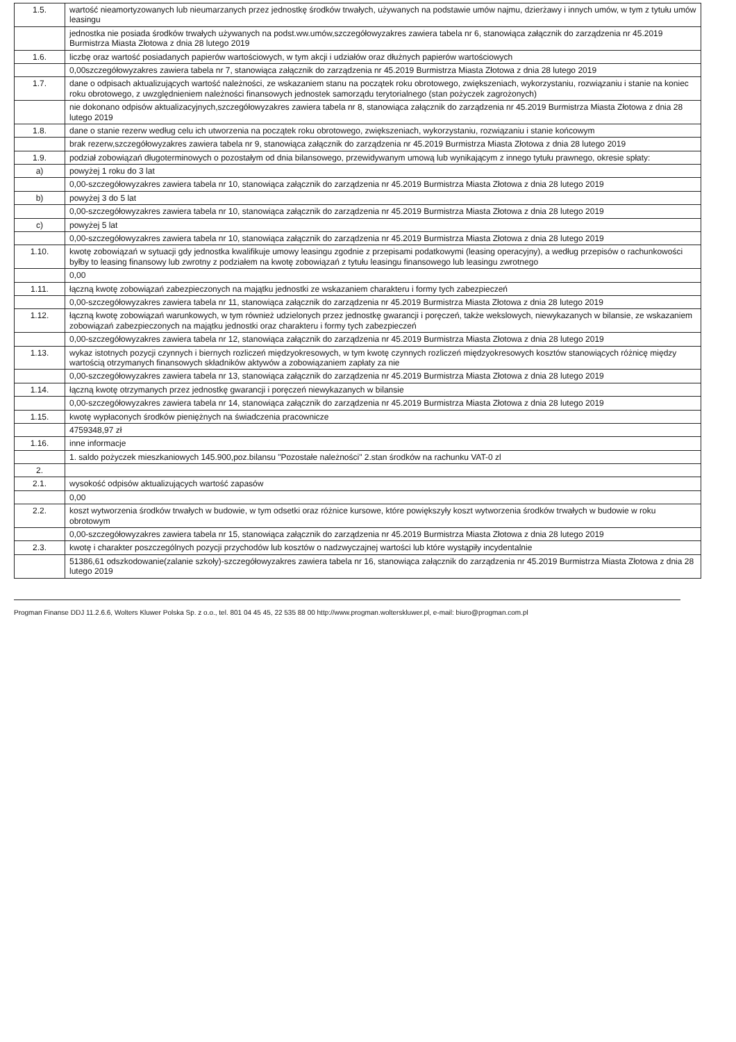| 1.5. | wartość nieamortyzowanych lub nieumarzanych przez jednostkę środków trwałych, używanych na podstawie umów najmu, dzierżawy i innych umów, w tym z tytułu umów leasingu |
| | jednostka nie posiada środków trwałych używanych na podst.ww.umów,szczegółowyzakres zawiera tabela nr 6, stanowiąca załącznik do zarządzenia nr 45.2019 Burmistrza Miasta Złotowa z dnia 28 lutego 2019 |
| 1.6. | liczbę oraz wartość posiadanych papierów wartościowych, w tym akcji i udziałów oraz dłużnych papierów wartościowych |
| | 0,00szczegółowyzakres zawiera tabela nr 7, stanowiąca załącznik do zarządzenia nr 45.2019 Burmistrza Miasta Złotowa z dnia 28 lutego 2019 |
| 1.7. | dane o odpisach aktualizujących wartość należności, ze wskazaniem stanu na początek roku obrotowego, zwiększeniach, wykorzystaniu, rozwiązaniu i stanie na koniec roku obrotowego, z uwzględnieniem należności finansowych jednostek samorządu terytorialnego (stan pożyczek zagrożonych) |
| | nie dokonano odpisów aktualizacyjnych,szczegółowyzakres zawiera tabela nr 8, stanowiąca załącznik do zarządzenia nr 45.2019 Burmistrza Miasta Złotowa z dnia 28 lutego 2019 |
| 1.8. | dane o stanie rezerw według celu ich utworzenia na początek roku obrotowego, zwiększeniach, wykorzystaniu, rozwiązaniu i stanie końcowym |
| | brak rezerw,szczegółowyzakres zawiera tabela nr 9, stanowiąca załącznik do zarządzenia nr 45.2019 Burmistrza Miasta Złotowa z dnia 28 lutego 2019 |
| 1.9. | podział zobowiązań długoterminowych o pozostałym od dnia bilansowego, przewidywanym umową lub wynikającym z innego tytułu prawnego, okresie spłaty: |
| a) | powyżej 1 roku do 3 lat |
| | 0,00-szczegółowyzakres zawiera tabela nr 10, stanowiąca załącznik do zarządzenia nr 45.2019 Burmistrza Miasta Złotowa z dnia 28 lutego 2019 |
| b) | powyżej 3 do 5 lat |
| | 0,00-szczegółowyzakres zawiera tabela nr 10, stanowiąca załącznik do zarządzenia nr 45.2019 Burmistrza Miasta Złotowa z dnia 28 lutego 2019 |
| c) | powyżej 5 lat |
| | 0,00-szczegółowyzakres zawiera tabela nr 10, stanowiąca załącznik do zarządzenia nr 45.2019 Burmistrza Miasta Złotowa z dnia 28 lutego 2019 |
| 1.10. | kwotę zobowiązań w sytuacji gdy jednostka kwalifikuje umowy leasingu zgodnie z przepisami podatkowymi (leasing operacyjny), a według przepisów o rachunkowości byłby to leasing finansowy lub zwrotny z podziałem na kwotę zobowiązań z tytułu leasingu finansowego lub leasingu zwrotnego |
| | 0,00 |
| 1.11. | łączną kwotę zobowiązań zabezpieczonych na majątku jednostki ze wskazaniem charakteru i formy tych zabezpieczeń |
| | 0,00-szczegółowyzakres zawiera tabela nr 11, stanowiąca załącznik do zarządzenia nr 45.2019 Burmistrza Miasta Złotowa z dnia 28 lutego 2019 |
| 1.12. | łączną kwotę zobowiązań warunkowych, w tym również udzielonych przez jednostkę gwarancji i poręczeń, także wekslowych, niewykazanych w bilansie, ze wskazaniem zobowiązań zabezpieczonych na majątku jednostki oraz charakteru i formy tych zabezpieczeń |
| | 0,00-szczegółowyzakres zawiera tabela nr 12, stanowiąca załącznik do zarządzenia nr 45.2019 Burmistrza Miasta Złotowa z dnia 28 lutego 2019 |
| 1.13. | wykaz istotnych pozycji czynnych i biernych rozliczeń międzyokresowych, w tym kwotę czynnych rozliczeń międzyokresowych kosztów stanowiących różnicę między wartością otrzymanych finansowych składników aktywów a zobowiązaniem zapłaty za nie |
| | 0,00-szczegółowyzakres zawiera tabela nr 13, stanowiąca załącznik do zarządzenia nr 45.2019 Burmistrza Miasta Złotowa z dnia 28 lutego 2019 |
| 1.14. | łączną kwotę otrzymanych przez jednostkę gwarancji i poręczeń niewykazanych w bilansie |
| | 0,00-szczegółowyzakres zawiera tabela nr 14, stanowiąca załącznik do zarządzenia nr 45.2019 Burmistrza Miasta Złotowa z dnia 28 lutego 2019 |
| 1.15. | kwotę wypłaconych środków pieniężnych na świadczenia pracownicze |
| | 4759348,97 zł |
| 1.16. | inne informacje |
| | 1. saldo pożyczek mieszkaniowych 145.900,poz.bilansu "Pozostałe należności" 2.stan środków na rachunku VAT-0 zl |
| 2. | |
| 2.1. | wysokość odpisów aktualizujących wartość zapasów |
| | 0,00 |
| 2.2. | koszt wytworzenia środków trwałych w budowie, w tym odsetki oraz różnice kursowe, które powiększyły koszt wytworzenia środków trwałych w budowie w roku obrotowym |
| | 0,00-szczegółowyzakres zawiera tabela nr 15, stanowiąca załącznik do zarządzenia nr 45.2019 Burmistrza Miasta Złotowa z dnia 28 lutego 2019 |
| 2.3. | kwotę i charakter poszczególnych pozycji przychodów lub kosztów o nadzwyczajnej wartości lub które wystąpiły incydentalnie |
| | 51386,61 odszkodowanie(zalanie szkoły)-szczegółowyzakres zawiera tabela nr 16, stanowiąca załącznik do zarządzenia nr 45.2019 Burmistrza Miasta Złotowa z dnia 28 lutego 2019 |
Progman Finanse DDJ 11.2.6.6, Wolters Kluwer Polska Sp. z o.o., tel. 801 04 45 45, 22 535 88 00 http://www.progman.wolterskluwer.pl, e-mail: biuro@progman.com.pl